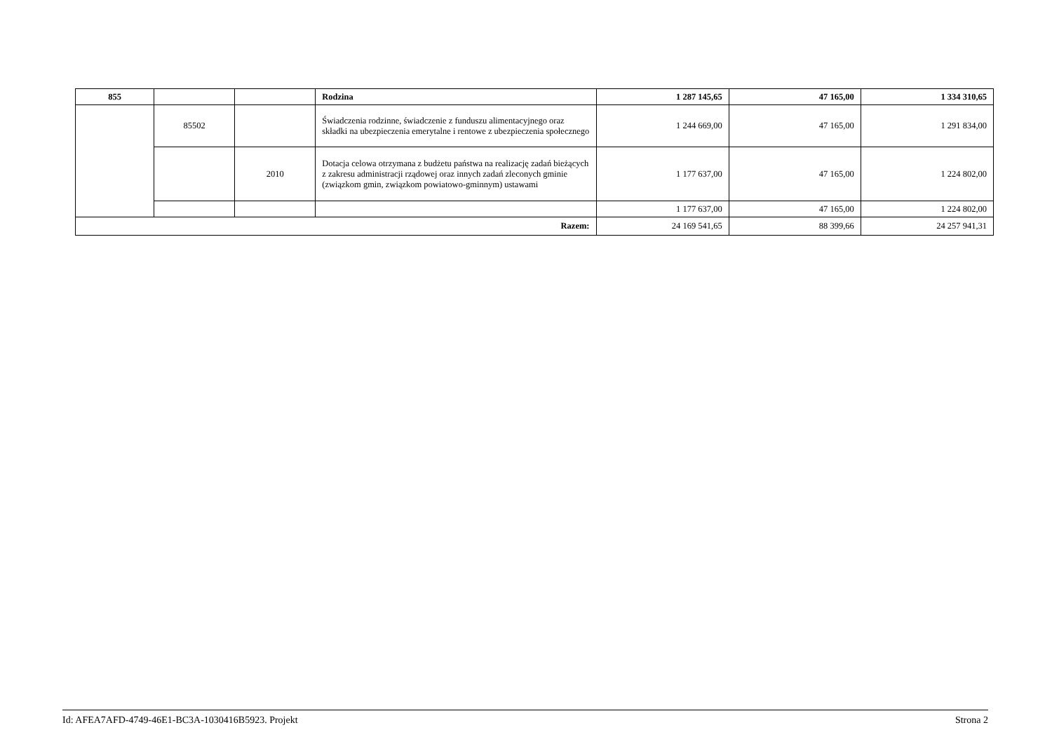| 855 | | | Rodzina | 1 287 145,65 | 47 165,00 | 1 334 310,65 |
| | 85502 | | Świadczenia rodzinne, świadczenie z funduszu alimentacyjnego oraz składki na ubezpieczenia emerytalne i rentowe z ubezpieczenia społecznego | 1 244 669,00 | 47 165,00 | 1 291 834,00 |
| | | 2010 | Dotacja celowa otrzymana z budżetu państwa na realizację zadań bieżących z zakresu administracji rządowej oraz innych zadań zleconych gminie (związkom gmin, związkom powiatowo-gminnym) ustawami | 1 177 637,00 | 47 165,00 | 1 224 802,00 |
| | | | | 1 177 637,00 | 47 165,00 | 1 224 802,00 |
| Razem: | | | | 24 169 541,65 | 88 399,66 | 24 257 941,31 |
Id: AFEA7AFD-4749-46E1-BC3A-1030416B5923. Projekt Strona 2